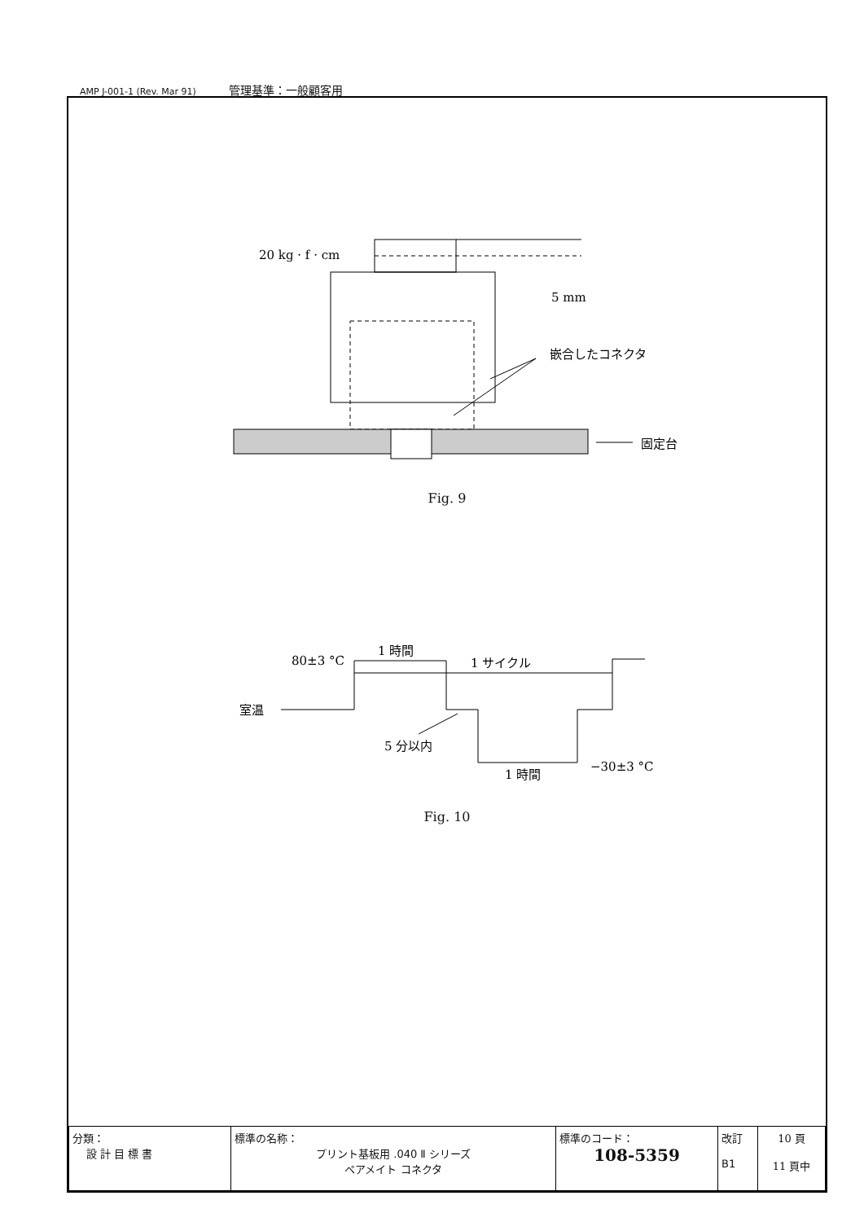AMP J-001-1 (Rev. Mar 91) 管理基準：一般顧客用
20 kg · f · cm
5 mm
嵌合したコネクタ
固定台
Fig. 9
80±3 °C
1 時間
1 サイクル
室温
5 分以内
1 時間
−30±3 °C
Fig. 10
| 分類： 設 計 目 標 書 | 標準の名称： プリント基板用 .040 Ⅱ シリーズ ペアメイト コネクタ | 標準のコード： 108-5359 | 改訂 B1 | 10 頁 11 頁中 |